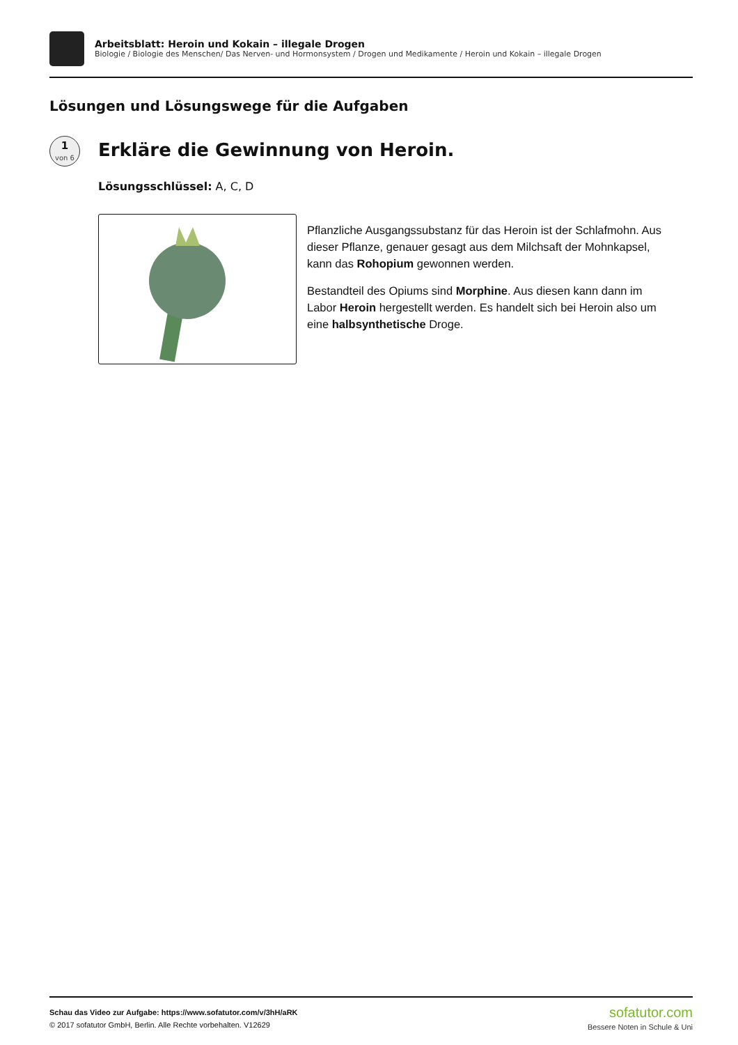Arbeitsblatt: Heroin und Kokain – illegale Drogen
Biologie / Biologie des Menschen/ Das Nerven- und Hormonsystem / Drogen und Medikamente / Heroin und Kokain – illegale Drogen
Lösungen und Lösungswege für die Aufgaben
1
von 6
Erkläre die Gewinnung von Heroin.
Lösungsschlüssel: A, C, D
Pflanzliche Ausgangssubstanz für das Heroin ist der Schlafmohn. Aus dieser Pflanze, genauer gesagt aus dem Milchsaft der Mohnkapsel, kann das Rohopium gewonnen werden.
Bestandteil des Opiums sind Morphine. Aus diesen kann dann im Labor Heroin hergestellt werden. Es handelt sich bei Heroin also um eine halbsynthetische Droge.
Schau das Video zur Aufgabe: https://www.sofatutor.com/v/3hH/aRK
© 2017 sofatutor GmbH, Berlin. Alle Rechte vorbehalten. V12629
sofatutor.com
Bessere Noten in Schule & Uni